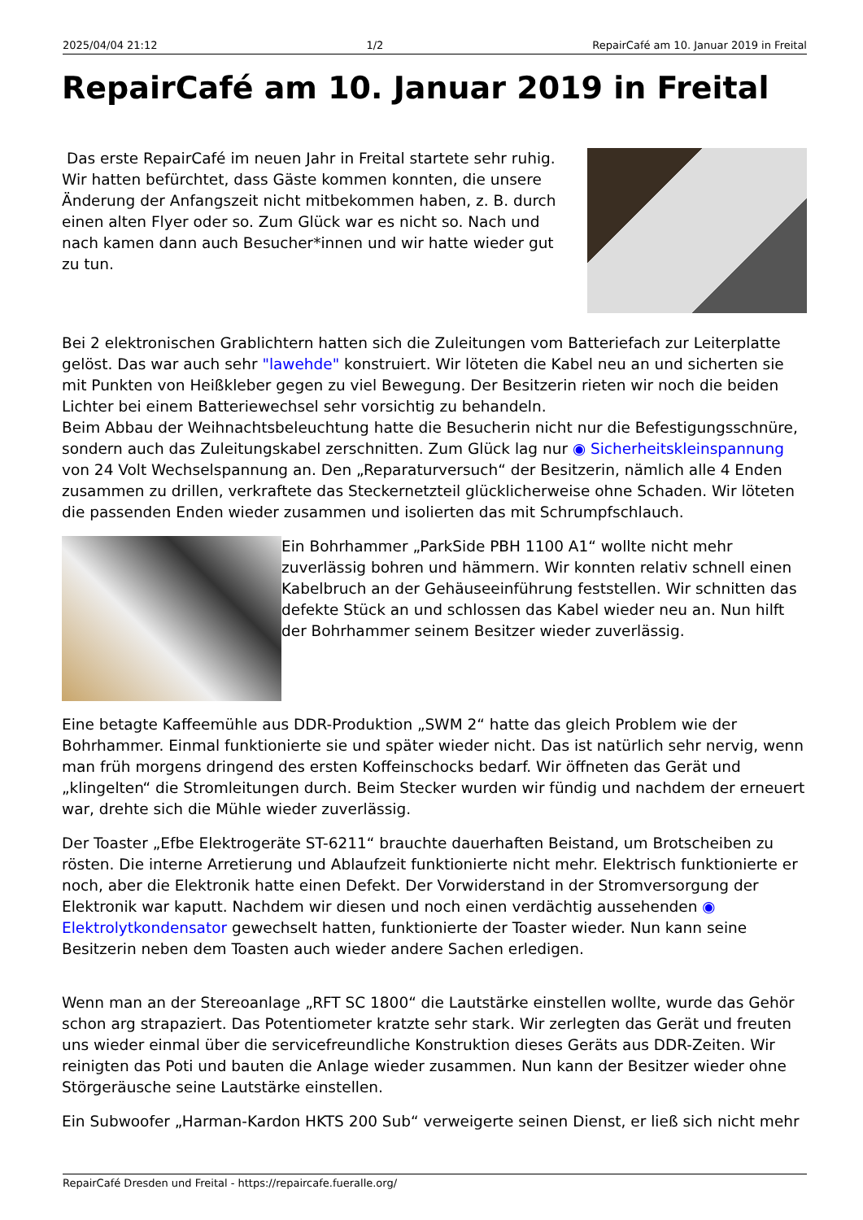2025/04/04 21:12 1/2 RepairCafé am 10. Januar 2019 in Freital
RepairCafé am 10. Januar 2019 in Freital
Das erste RepairCafé im neuen Jahr in Freital startete sehr ruhig. Wir hatten befürchtet, dass Gäste kommen konnten, die unsere Änderung der Anfangszeit nicht mitbekommen haben, z. B. durch einen alten Flyer oder so. Zum Glück war es nicht so. Nach und nach kamen dann auch Besucher*innen und wir hatte wieder gut zu tun.
Bei 2 elektronischen Grablichtern hatten sich die Zuleitungen vom Batteriefach zur Leiterplatte gelöst. Das war auch sehr "lawehde" konstruiert. Wir löteten die Kabel neu an und sicherten sie mit Punkten von Heißkleber gegen zu viel Bewegung. Der Besitzerin rieten wir noch die beiden Lichter bei einem Batteriewechsel sehr vorsichtig zu behandeln.
Beim Abbau der Weihnachtsbeleuchtung hatte die Besucherin nicht nur die Befestigungsschnüre, sondern auch das Zuleitungskabel zerschnitten. Zum Glück lag nur ◉ Sicherheitskleinspannung von 24 Volt Wechselspannung an. Den „Reparaturversuch“ der Besitzerin, nämlich alle 4 Enden zusammen zu drillen, verkraftete das Steckernetzteil glücklicherweise ohne Schaden. Wir löteten die passenden Enden wieder zusammen und isolierten das mit Schrumpfschlauch.
Ein Bohrhammer „ParkSide PBH 1100 A1“ wollte nicht mehr zuverlässig bohren und hämmern. Wir konnten relativ schnell einen Kabelbruch an der Gehäuseeinführung feststellen. Wir schnitten das defekte Stück an und schlossen das Kabel wieder neu an. Nun hilft der Bohrhammer seinem Besitzer wieder zuverlässig.
Eine betagte Kaffeemühle aus DDR-Produktion „SWM 2“ hatte das gleich Problem wie der Bohrhammer. Einmal funktionierte sie und später wieder nicht. Das ist natürlich sehr nervig, wenn man früh morgens dringend des ersten Koffeinschocks bedarf. Wir öffneten das Gerät und „klingelten“ die Stromleitungen durch. Beim Stecker wurden wir fündig und nachdem der erneuert war, drehte sich die Mühle wieder zuverlässig.
Der Toaster „Efbe Elektrogeräte ST-6211“ brauchte dauerhaften Beistand, um Brotscheiben zu rösten. Die interne Arretierung und Ablaufzeit funktionierte nicht mehr. Elektrisch funktionierte er noch, aber die Elektronik hatte einen Defekt. Der Vorwiderstand in der Stromversorgung der Elektronik war kaputt. Nachdem wir diesen und noch einen verdächtig aussehenden ◉ Elektrolytkondensator gewechselt hatten, funktionierte der Toaster wieder. Nun kann seine Besitzerin neben dem Toasten auch wieder andere Sachen erledigen.
Wenn man an der Stereoanlage „RFT SC 1800“ die Lautstärke einstellen wollte, wurde das Gehör schon arg strapaziert. Das Potentiometer kratzte sehr stark. Wir zerlegten das Gerät und freuten uns wieder einmal über die servicefreundliche Konstruktion dieses Geräts aus DDR-Zeiten. Wir reinigten das Poti und bauten die Anlage wieder zusammen. Nun kann der Besitzer wieder ohne Störgeräusche seine Lautstärke einstellen.
Ein Subwoofer „Harman-Kardon HKTS 200 Sub“ verweigerte seinen Dienst, er ließ sich nicht mehr
RepairCafé Dresden und Freital - https://repaircafe.fueralle.org/